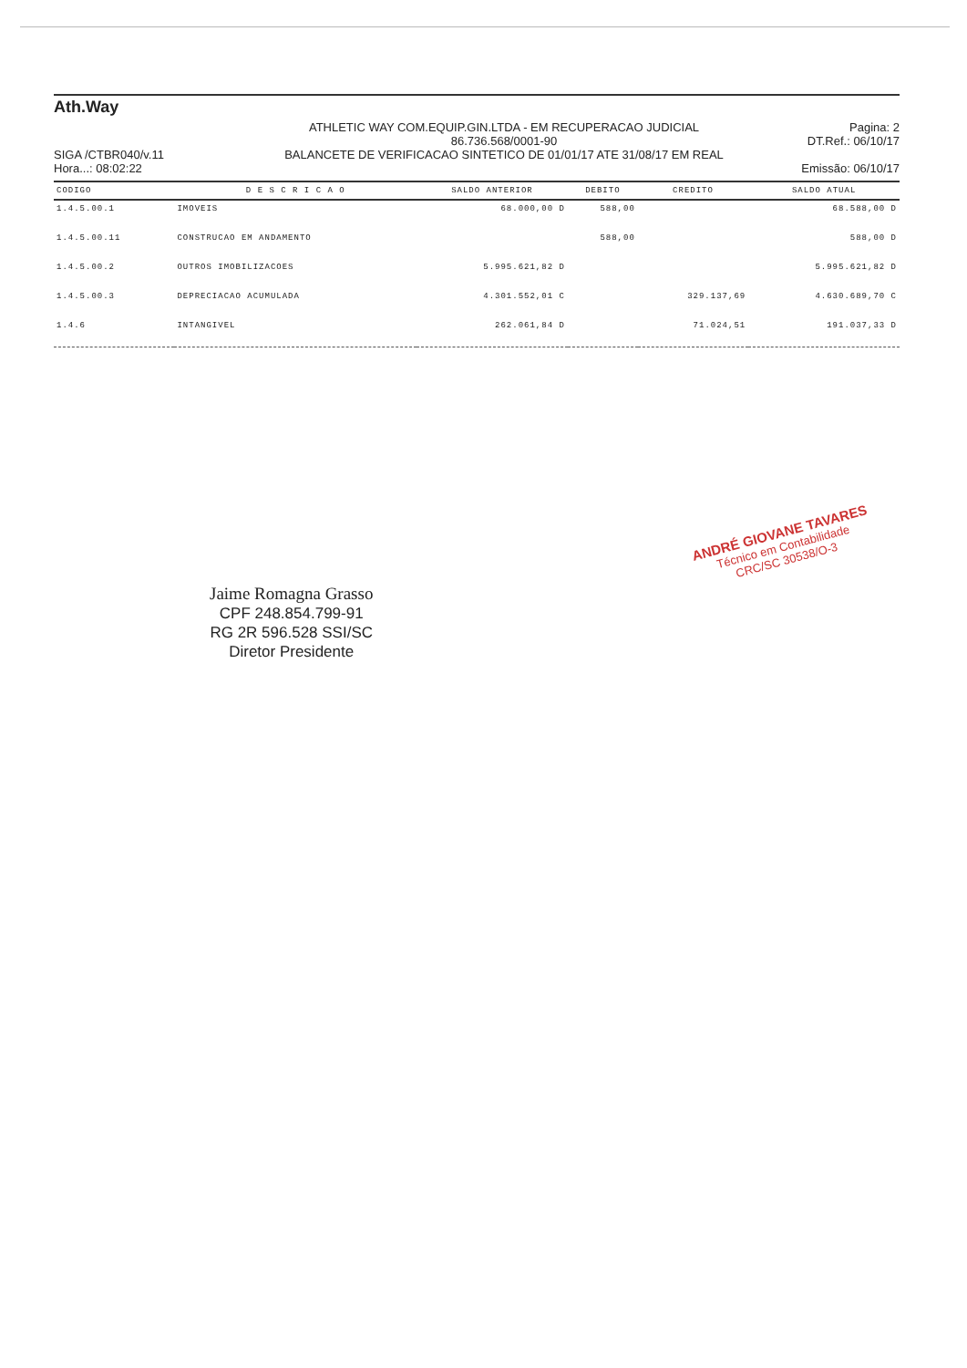Ath.Way
SIGA /CTBR040/v.11
Hora...: 08:02:22
ATHLETIC WAY COM.EQUIP.GIN.LTDA - EM RECUPERACAO JUDICIAL
86.736.568/0001-90
BALANCETE DE VERIFICACAO SINTETICO DE 01/01/17 ATE 31/08/17 EM REAL
Pagina: 2
DT.Ref.: 06/10/17
Emissão: 06/10/17
| CODIGO | D E S C R I C A O | SALDO ANTERIOR | DEBITO | CREDITO | SALDO ATUAL |
| --- | --- | --- | --- | --- | --- |
| 1.4.5.00.1 | IMOVEIS | 68.000,00 D | 588,00 | | 68.588,00 D |
| 1.4.5.00.11 | CONSTRUCAO EM ANDAMENTO | | 588,00 | | 588,00 D |
| 1.4.5.00.2 | OUTROS IMOBILIZACOES | 5.995.621,82 D | | | 5.995.621,82 D |
| 1.4.5.00.3 | DEPRECIACAO ACUMULADA | 4.301.552,01 C | | 329.137,69 | 4.630.689,70 C |
| 1.4.6 | INTANGIVEL | 262.061,84 D | | 71.024,51 | 191.037,33 D |
Jaime Romagna Grasso
CPF 248.854.799-91
RG 2R 596.528 SSI/SC
Diretor Presidente
ANDRÉ GIOVANE TAVARES
Técnico em Contabilidade
CRC/SC 30538/O-3